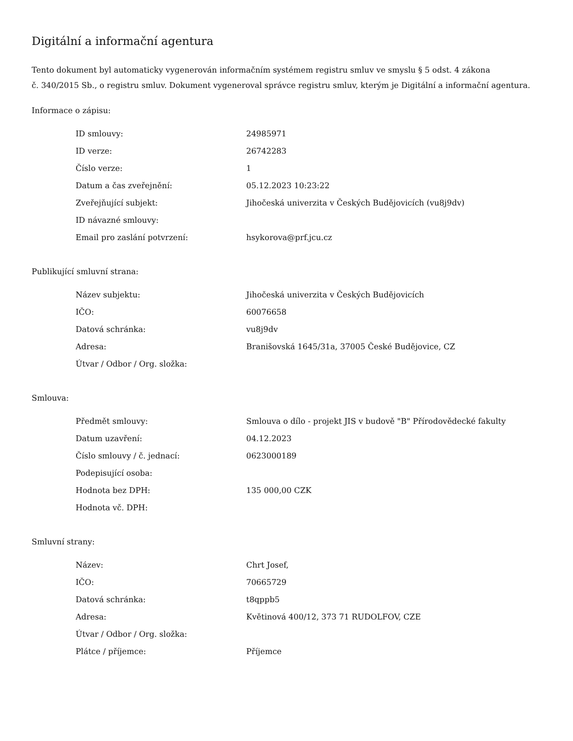Digitální a informační agentura
Tento dokument byl automaticky vygenerován informačním systémem registru smluv ve smyslu § 5 odst. 4 zákona
č. 340/2015 Sb., o registru smluv. Dokument vygeneroval správce registru smluv, kterým je Digitální a informační agentura.
Informace o zápisu:
| ID smlouvy: | 24985971 |
| ID verze: | 26742283 |
| Číslo verze: | 1 |
| Datum a čas zveřejnění: | 05.12.2023 10:23:22 |
| Zveřejňující subjekt: | Jihočeská univerzita v Českých Budějovicích (vu8j9dv) |
| ID návazné smlouvy: | |
| Email pro zaslání potvrzení: | hsykorova@prf.jcu.cz |
Publikující smluvní strana:
| Název subjektu: | Jihočeská univerzita v Českých Budějovicích |
| IČO: | 60076658 |
| Datová schránka: | vu8j9dv |
| Adresa: | Branišovská 1645/31a, 37005 České Budějovice, CZ |
| Útvar / Odbor / Org. složka: | |
Smlouva:
| Předmět smlouvy: | Smlouva o dílo - projekt JIS v budově "B" Přírodovědecké fakulty |
| Datum uzavření: | 04.12.2023 |
| Číslo smlouvy / č. jednací: | 0623000189 |
| Podepisující osoba: | |
| Hodnota bez DPH: | 135 000,00 CZK |
| Hodnota vč. DPH: | |
Smluvní strany:
| Název: | Chrt Josef, |
| IČO: | 70665729 |
| Datová schránka: | t8qppb5 |
| Adresa: | Květinová 400/12, 373 71 RUDOLFOV, CZE |
| Útvar / Odbor / Org. složka: | |
| Plátce / příjemce: | Příjemce |